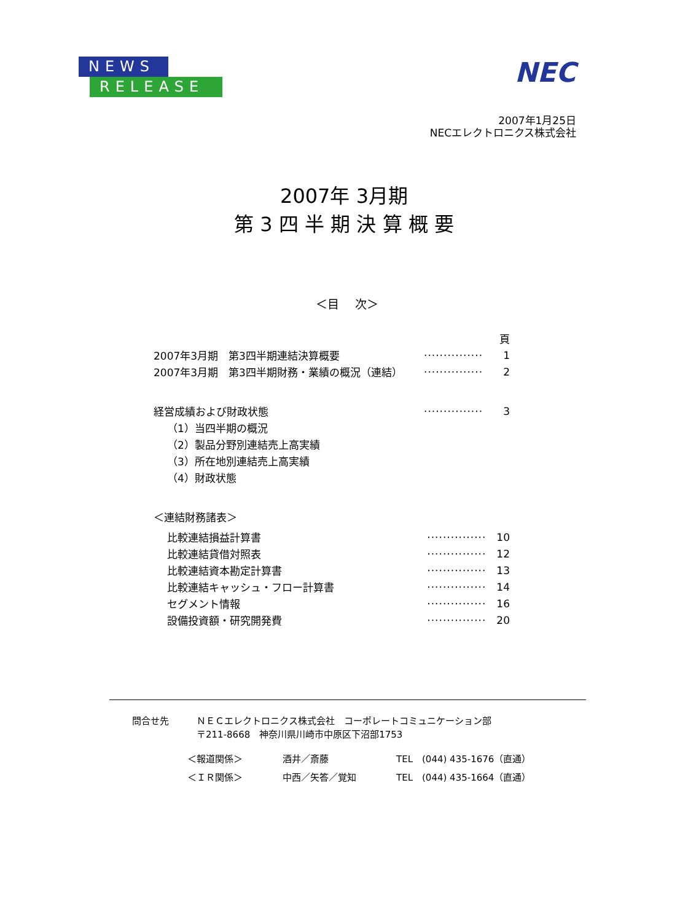NEWS
RELEASE
NEC
2007年1月25日
NECエレクトロニクス株式会社
2007年 3月期
第 3 四 半 期 決 算 概 要
＜目　 次＞
頁
2007年3月期　第3四半期連結決算概要 ··············· 1
2007年3月期　第3四半期財務・業績の概況（連結） ··············· 2
経営成績および財政状態 ··············· 3
（1）当四半期の概況
（2）製品分野別連結売上高実績
（3）所在地別連結売上高実績
（4）財政状態
＜連結財務諸表＞
比較連結損益計算書 ··············· 10
比較連結貸借対照表 ··············· 12
比較連結資本勘定計算書 ··············· 13
比較連結キャッシュ・フロー計算書 ··············· 14
セグメント情報 ··············· 16
設備投資額・研究開発費 ··············· 20
問合せ先 ＮＥＣエレクトロニクス株式会社　コーポレートコミュニケーション部
〒211-8668　神奈川県川崎市中原区下沼部1753
| ＜報道関係＞ | 酒井／斎藤 | TEL (044) 435-1676（直通） |
| ＜ＩＲ関係＞ | 中西／矢答／覚知 | TEL (044) 435-1664（直通） |